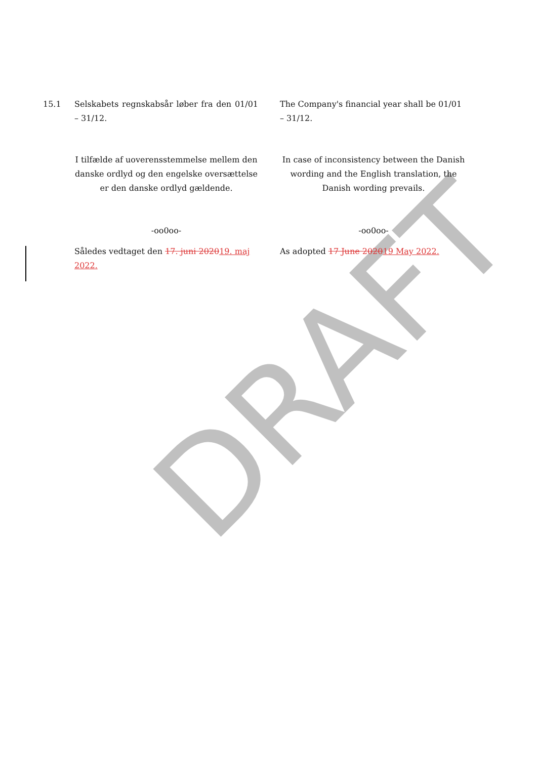DRAFT
15.1 Selskabets regnskabsår løber fra den 01/01 – 31/12.
The Company's financial year shall be 01/01 – 31/12.
I tilfælde af uoverensstemmelse mellem den danske ordlyd og den engelske oversættelse er den danske ordlyd gældende.
In case of inconsistency between the Danish wording and the English translation, the Danish wording prevails.
-oo0oo- -oo0oo-
Således vedtaget den 17. juni 202019. maj 2022.
As adopted 17 June 202019 May 2022.